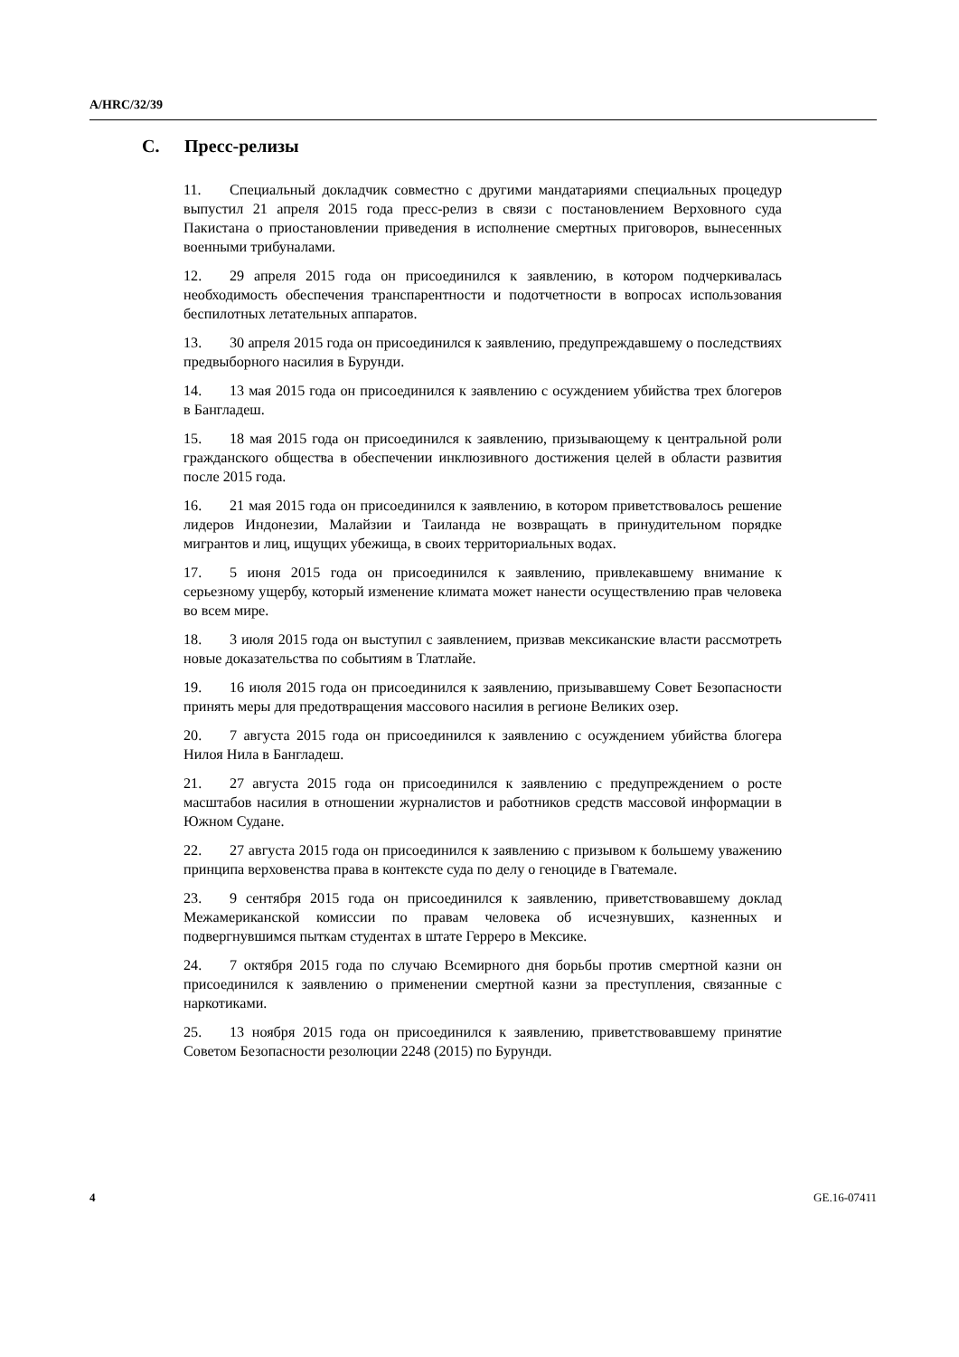A/HRC/32/39
C. Пресс-релизы
11. Специальный докладчик совместно с другими мандатариями специальных процедур выпустил 21 апреля 2015 года пресс-релиз в связи с постановлением Верховного суда Пакистана о приостановлении приведения в исполнение смертных приговоров, вынесенных военными трибуналами.
12. 29 апреля 2015 года он присоединился к заявлению, в котором подчеркивалась необходимость обеспечения транспарентности и подотчетности в вопросах использования беспилотных летательных аппаратов.
13. 30 апреля 2015 года он присоединился к заявлению, предупреждавшему о последствиях предвыборного насилия в Бурунди.
14. 13 мая 2015 года он присоединился к заявлению с осуждением убийства трех блогеров в Бангладеш.
15. 18 мая 2015 года он присоединился к заявлению, призывающему к центральной роли гражданского общества в обеспечении инклюзивного достижения целей в области развития после 2015 года.
16. 21 мая 2015 года он присоединился к заявлению, в котором приветствовалось решение лидеров Индонезии, Малайзии и Таиланда не возвращать в принудительном порядке мигрантов и лиц, ищущих убежища, в своих территориальных водах.
17. 5 июня 2015 года он присоединился к заявлению, привлекавшему внимание к серьезному ущербу, который изменение климата может нанести осуществлению прав человека во всем мире.
18. 3 июля 2015 года он выступил с заявлением, призвав мексиканские власти рассмотреть новые доказательства по событиям в Тлатлайе.
19. 16 июля 2015 года он присоединился к заявлению, призывавшему Совет Безопасности принять меры для предотвращения массового насилия в регионе Великих озер.
20. 7 августа 2015 года он присоединился к заявлению с осуждением убийства блогера Нилоя Нила в Бангладеш.
21. 27 августа 2015 года он присоединился к заявлению с предупреждением о росте масштабов насилия в отношении журналистов и работников средств массовой информации в Южном Судане.
22. 27 августа 2015 года он присоединился к заявлению с призывом к большему уважению принципа верховенства права в контексте суда по делу о геноциде в Гватемале.
23. 9 сентября 2015 года он присоединился к заявлению, приветствовавшему доклад Межамериканской комиссии по правам человека об исчезнувших, казненных и подвергнувшимся пыткам студентах в штате Герреро в Мексике.
24. 7 октября 2015 года по случаю Всемирного дня борьбы против смертной казни он присоединился к заявлению о применении смертной казни за преступления, связанные с наркотиками.
25. 13 ноября 2015 года он присоединился к заявлению, приветствовавшему принятие Советом Безопасности резолюции 2248 (2015) по Бурунди.
4 GE.16-07411